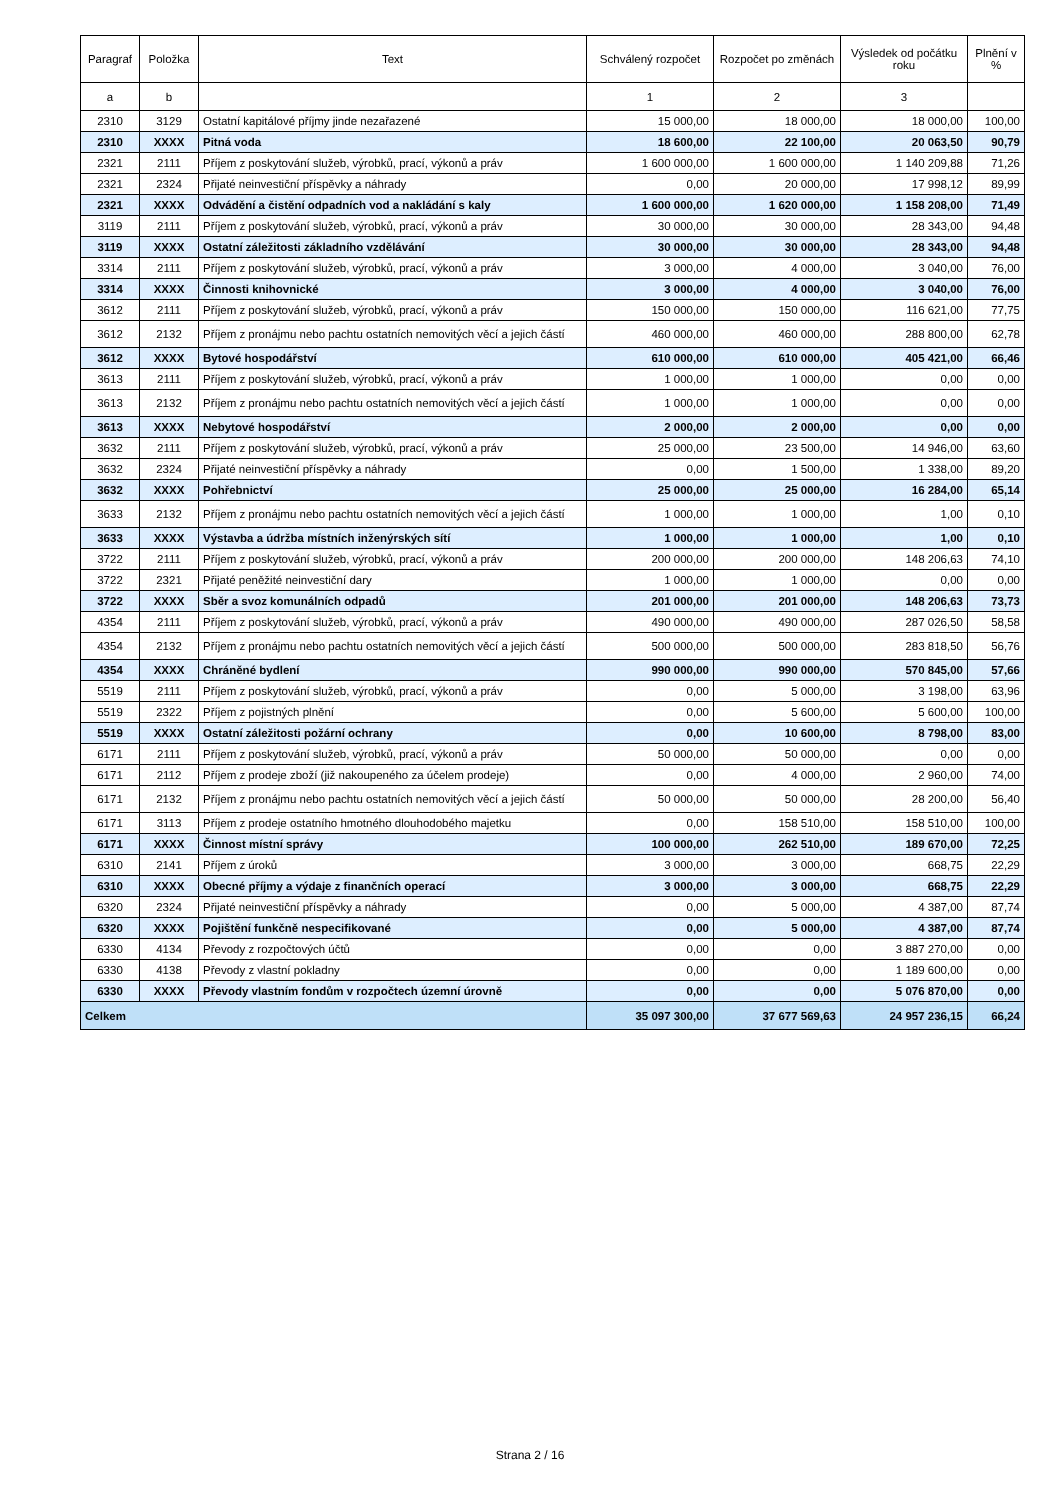| Paragraf | Položka | Text | Schválený rozpočet | Rozpočet po změnách | Výsledek od počátku roku | Plnění v % |
| --- | --- | --- | --- | --- | --- | --- |
| a | b | | 1 | 2 | 3 | |
| 2310 | 3129 | Ostatní kapitálové příjmy jinde nezařazené | 15 000,00 | 18 000,00 | 18 000,00 | 100,00 |
| 2310 | XXXX | Pitná voda | 18 600,00 | 22 100,00 | 20 063,50 | 90,79 |
| 2321 | 2111 | Příjem z poskytování služeb, výrobků, prací, výkonů a práv | 1 600 000,00 | 1 600 000,00 | 1 140 209,88 | 71,26 |
| 2321 | 2324 | Přijaté neinvestiční příspěvky a náhrady | 0,00 | 20 000,00 | 17 998,12 | 89,99 |
| 2321 | XXXX | Odvádění a čistění odpadních vod a nakládání s kaly | 1 600 000,00 | 1 620 000,00 | 1 158 208,00 | 71,49 |
| 3119 | 2111 | Příjem z poskytování služeb, výrobků, prací, výkonů a práv | 30 000,00 | 30 000,00 | 28 343,00 | 94,48 |
| 3119 | XXXX | Ostatní záležitosti základního vzdělávání | 30 000,00 | 30 000,00 | 28 343,00 | 94,48 |
| 3314 | 2111 | Příjem z poskytování služeb, výrobků, prací, výkonů a práv | 3 000,00 | 4 000,00 | 3 040,00 | 76,00 |
| 3314 | XXXX | Činnosti knihovnické | 3 000,00 | 4 000,00 | 3 040,00 | 76,00 |
| 3612 | 2111 | Příjem z poskytování služeb, výrobků, prací, výkonů a práv | 150 000,00 | 150 000,00 | 116 621,00 | 77,75 |
| 3612 | 2132 | Příjem z pronájmu nebo pachtu ostatních nemovitých věcí a jejich částí | 460 000,00 | 460 000,00 | 288 800,00 | 62,78 |
| 3612 | XXXX | Bytové hospodářství | 610 000,00 | 610 000,00 | 405 421,00 | 66,46 |
| 3613 | 2111 | Příjem z poskytování služeb, výrobků, prací, výkonů a práv | 1 000,00 | 1 000,00 | 0,00 | 0,00 |
| 3613 | 2132 | Příjem z pronájmu nebo pachtu ostatních nemovitých věcí a jejich částí | 1 000,00 | 1 000,00 | 0,00 | 0,00 |
| 3613 | XXXX | Nebytové hospodářství | 2 000,00 | 2 000,00 | 0,00 | 0,00 |
| 3632 | 2111 | Příjem z poskytování služeb, výrobků, prací, výkonů a práv | 25 000,00 | 23 500,00 | 14 946,00 | 63,60 |
| 3632 | 2324 | Přijaté neinvestiční příspěvky a náhrady | 0,00 | 1 500,00 | 1 338,00 | 89,20 |
| 3632 | XXXX | Pohřebnictví | 25 000,00 | 25 000,00 | 16 284,00 | 65,14 |
| 3633 | 2132 | Příjem z pronájmu nebo pachtu ostatních nemovitých věcí a jejich částí | 1 000,00 | 1 000,00 | 1,00 | 0,10 |
| 3633 | XXXX | Výstavba a údržba místních inženýrských sítí | 1 000,00 | 1 000,00 | 1,00 | 0,10 |
| 3722 | 2111 | Příjem z poskytování služeb, výrobků, prací, výkonů a práv | 200 000,00 | 200 000,00 | 148 206,63 | 74,10 |
| 3722 | 2321 | Přijaté peněžité neinvestiční dary | 1 000,00 | 1 000,00 | 0,00 | 0,00 |
| 3722 | XXXX | Sběr a svoz komunálních odpadů | 201 000,00 | 201 000,00 | 148 206,63 | 73,73 |
| 4354 | 2111 | Příjem z poskytování služeb, výrobků, prací, výkonů a práv | 490 000,00 | 490 000,00 | 287 026,50 | 58,58 |
| 4354 | 2132 | Příjem z pronájmu nebo pachtu ostatních nemovitých věcí a jejich částí | 500 000,00 | 500 000,00 | 283 818,50 | 56,76 |
| 4354 | XXXX | Chráněné bydlení | 990 000,00 | 990 000,00 | 570 845,00 | 57,66 |
| 5519 | 2111 | Příjem z poskytování služeb, výrobků, prací, výkonů a práv | 0,00 | 5 000,00 | 3 198,00 | 63,96 |
| 5519 | 2322 | Příjem z pojistných plnění | 0,00 | 5 600,00 | 5 600,00 | 100,00 |
| 5519 | XXXX | Ostatní záležitosti požární ochrany | 0,00 | 10 600,00 | 8 798,00 | 83,00 |
| 6171 | 2111 | Příjem z poskytování služeb, výrobků, prací, výkonů a práv | 50 000,00 | 50 000,00 | 0,00 | 0,00 |
| 6171 | 2112 | Příjem z prodeje zboží (již nakoupeného za účelem prodeje) | 0,00 | 4 000,00 | 2 960,00 | 74,00 |
| 6171 | 2132 | Příjem z pronájmu nebo pachtu ostatních nemovitých věcí a jejich částí | 50 000,00 | 50 000,00 | 28 200,00 | 56,40 |
| 6171 | 3113 | Příjem z prodeje ostatního hmotného dlouhodobého majetku | 0,00 | 158 510,00 | 158 510,00 | 100,00 |
| 6171 | XXXX | Činnost místní správy | 100 000,00 | 262 510,00 | 189 670,00 | 72,25 |
| 6310 | 2141 | Příjem z úroků | 3 000,00 | 3 000,00 | 668,75 | 22,29 |
| 6310 | XXXX | Obecné příjmy a výdaje z finančních operací | 3 000,00 | 3 000,00 | 668,75 | 22,29 |
| 6320 | 2324 | Přijaté neinvestiční příspěvky a náhrady | 0,00 | 5 000,00 | 4 387,00 | 87,74 |
| 6320 | XXXX | Pojištění funkčně nespecifikované | 0,00 | 5 000,00 | 4 387,00 | 87,74 |
| 6330 | 4134 | Převody z rozpočtových účtů | 0,00 | 0,00 | 3 887 270,00 | 0,00 |
| 6330 | 4138 | Převody z vlastní pokladny | 0,00 | 0,00 | 1 189 600,00 | 0,00 |
| 6330 | XXXX | Převody vlastním fondům v rozpočtech územní úrovně | 0,00 | 0,00 | 5 076 870,00 | 0,00 |
| Celkem | | | 35 097 300,00 | 37 677 569,63 | 24 957 236,15 | 66,24 |
Strana 2 / 16